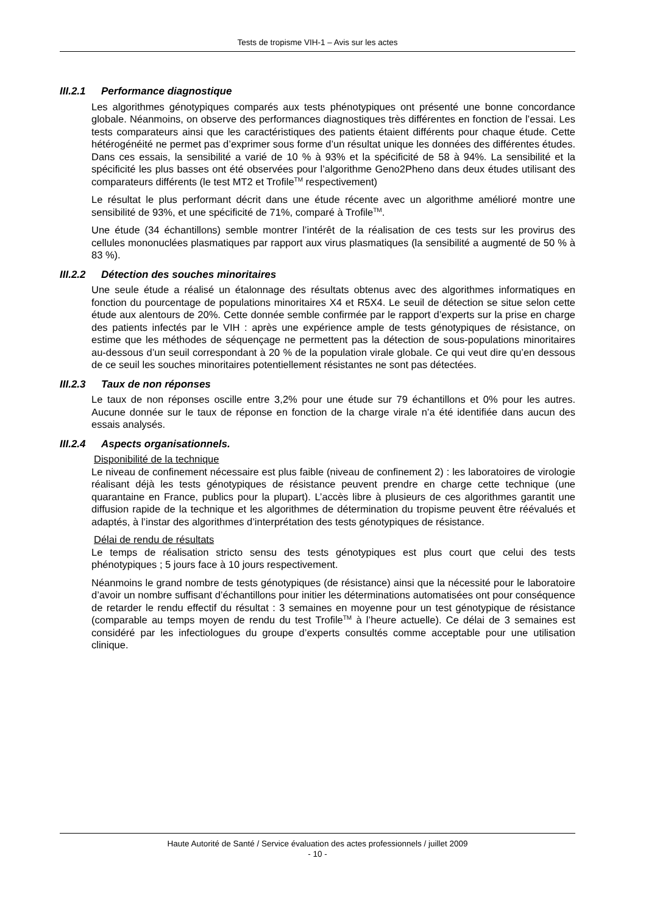Tests de tropisme VIH-1 – Avis sur les actes
III.2.1 Performance diagnostique
Les algorithmes génotypiques comparés aux tests phénotypiques ont présenté une bonne concordance globale. Néanmoins, on observe des performances diagnostiques très différentes en fonction de l’essai. Les tests comparateurs ainsi que les caractéristiques des patients étaient différents pour chaque étude. Cette hétérogénéité ne permet pas d’exprimer sous forme d’un résultat unique les données des différentes études. Dans ces essais, la sensibilité a varié de 10 % à 93% et la spécificité de 58 à 94%. La sensibilité et la spécificité les plus basses ont été observées pour l’algorithme Geno2Pheno dans deux études utilisant des comparateurs différents (le test MT2 et Trofile<sup>TM</sup> respectivement)
Le résultat le plus performant décrit dans une étude récente avec un algorithme amélioré montre une sensibilité de 93%, et une spécificité de 71%, comparé à Trofile<sup>TM</sup>.
Une étude (34 échantillons) semble montrer l’intérêt de la réalisation de ces tests sur les provirus des cellules mononuclées plasmatiques par rapport aux virus plasmatiques (la sensibilité a augmenté de 50 % à 83 %).
III.2.2 Détection des souches minoritaires
Une seule étude a réalisé un étalonnage des résultats obtenus avec des algorithmes informatiques en fonction du pourcentage de populations minoritaires X4 et R5X4. Le seuil de détection se situe selon cette étude aux alentours de 20%. Cette donnée semble confirmée par le rapport d’experts sur la prise en charge des patients infectés par le VIH : après une expérience ample de tests génotypiques de résistance, on estime que les méthodes de séquençage ne permettent pas la détection de sous-populations minoritaires au-dessous d’un seuil correspondant à 20 % de la population virale globale. Ce qui veut dire qu’en dessous de ce seuil les souches minoritaires potentiellement résistantes ne sont pas détectées.
III.2.3 Taux de non réponses
Le taux de non réponses oscille entre 3,2% pour une étude sur 79 échantillons et 0% pour les autres. Aucune donnée sur le taux de réponse en fonction de la charge virale n’a été identifiée dans aucun des essais analysés.
III.2.4 Aspects organisationnels.
Disponibilité de la technique
Le niveau de confinement nécessaire est plus faible (niveau de confinement 2) : les laboratoires de virologie réalisant déjà les tests génotypiques de résistance peuvent prendre en charge cette technique (une quarantaine en France, publics pour la plupart). L’accès libre à plusieurs de ces algorithmes garantit une diffusion rapide de la technique et les algorithmes de détermination du tropisme peuvent être réévalués et adaptés, à l’instar des algorithmes d’interprétation des tests génotypiques de résistance.
Délai de rendu de résultats
Le temps de réalisation stricto sensu des tests génotypiques est plus court que celui des tests phénotypiques ; 5 jours face à 10 jours respectivement.
Néanmoins le grand nombre de tests génotypiques (de résistance) ainsi que la nécessité pour le laboratoire d’avoir un nombre suffisant d’échantillons pour initier les déterminations automatisées ont pour conséquence de retarder le rendu effectif du résultat : 3 semaines en moyenne pour un test génotypique de résistance (comparable au temps moyen de rendu du test Trofile<sup>TM</sup> à l’heure actuelle). Ce délai de 3 semaines est considéré par les infectiologues du groupe d’experts consultés comme acceptable pour une utilisation clinique.
Haute Autorité de Santé / Service évaluation des actes professionnels / juillet 2009
- 10 -